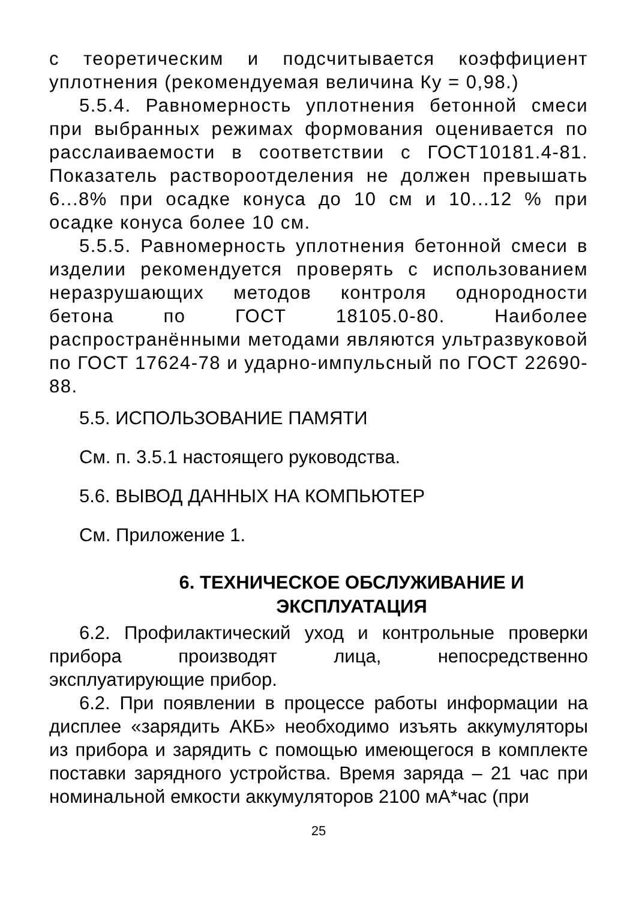с теоретическим и подсчитывается коэффициент уплотнения (рекомендуемая величина Ку = 0,98.)
5.5.4. Равномерность уплотнения бетонной смеси при выбранных режимах формования оценивается по расслаиваемости в соответствии с ГОСТ10181.4-81. Показатель раствороотделения не должен превышать 6...8% при осадке конуса до 10 см и 10...12 % при осадке конуса более 10 см.
5.5.5. Равномерность уплотнения бетонной смеси в изделии рекомендуется проверять с использованием неразрушающих методов контроля однородности бетона по ГОСТ 18105.0-80. Наиболее распространёнными методами являются ультразвуковой по ГОСТ 17624-78 и ударно-импульсный по ГОСТ 22690-88.
5.5. ИСПОЛЬЗОВАНИЕ ПАМЯТИ
См. п. 3.5.1 настоящего руководства.
5.6. ВЫВОД ДАННЫХ НА КОМПЬЮТЕР
См. Приложение 1.
6. ТЕХНИЧЕСКОЕ ОБСЛУЖИВАНИЕ И ЭКСПЛУАТАЦИЯ
6.2. Профилактический уход и контрольные проверки прибора производят лица, непосредственно эксплуатирующие прибор.
6.2. При появлении в процессе работы информации на дисплее «зарядить АКБ» необходимо изъять аккумуляторы из прибора и зарядить с помощью имеющегося в комплекте поставки зарядного устройства. Время заряда – 21 час при номинальной емкости аккумуляторов 2100 мА*час (при
25